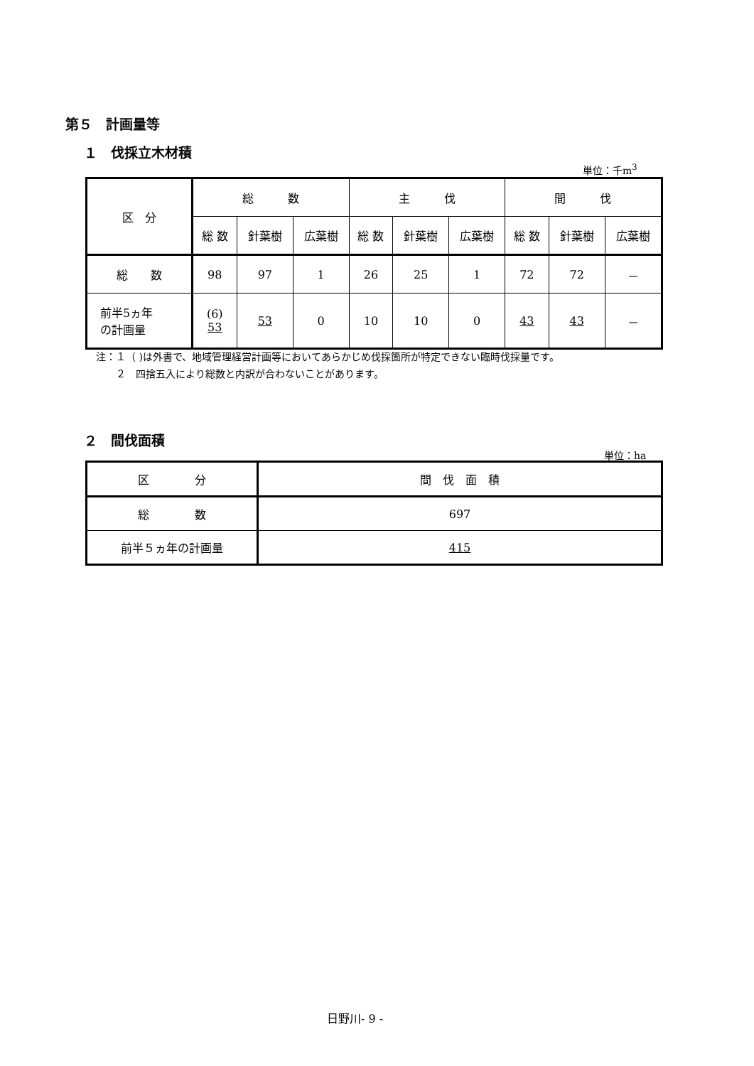第５　計画量等
１　伐採立木材積
単位：千m<sup>3</sup>
| 区 分 | 総 数 | | | 主 伐 | | | 間 伐 | | |
| --- | --- | --- | --- | --- | --- | --- | --- | --- | --- |
| | 総 数 | 針葉樹 | 広葉樹 | 総 数 | 針葉樹 | 広葉樹 | 総 数 | 針葉樹 | 広葉樹 |
| 総 数 | 98 | 97 | 1 | 26 | 25 | 1 | 72 | 72 | － |
| 前半5ヵ年 の計画量 | (6) 53 | 53 | 0 | 10 | 10 | 0 | 43 | 43 | － |
注：１（ )は外書で、地域管理経営計画等においてあらかじめ伐採箇所が特定できない臨時伐採量です。
　　２　四捨五入により総数と内訳が合わないことがあります。
２　間伐面積
単位：ha
| 区 分 | 間 伐 面 積 |
| --- | --- |
| 総 数 | 697 |
| 前半５ヵ年の計画量 | 415 |
日野川- 9 -